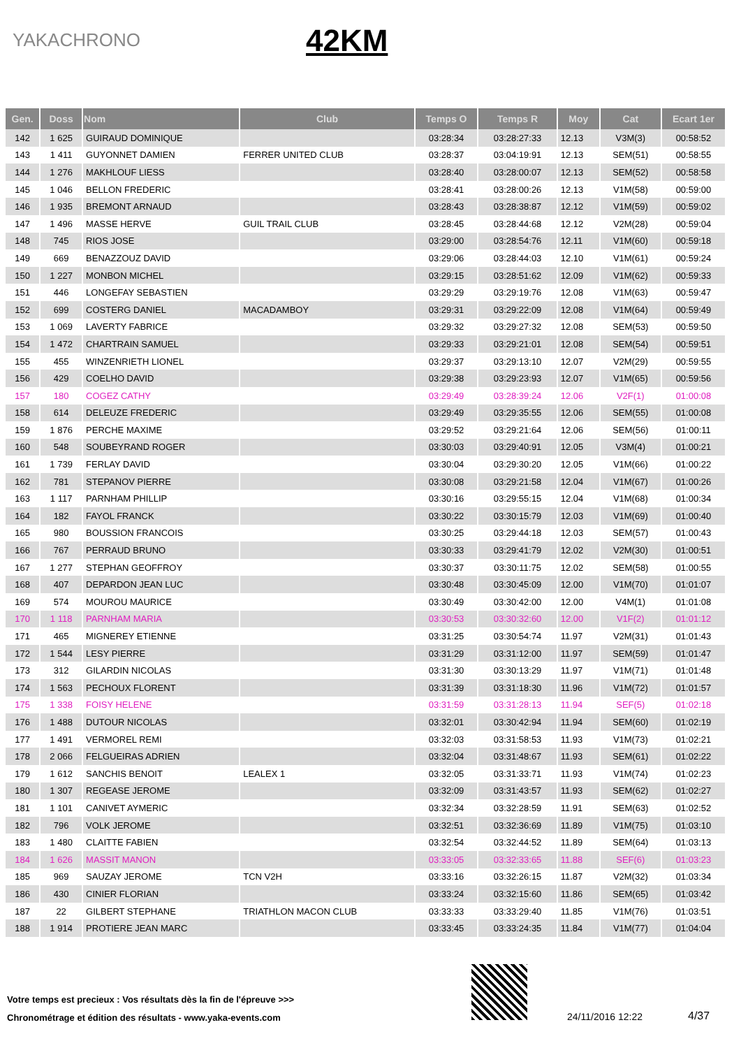YAKACHRONO
42KM
| Gen. | Doss | Nom | Club | Temps O | Temps R | Moy | Cat | Ecart 1er |
| --- | --- | --- | --- | --- | --- | --- | --- | --- |
| 142 | 1 625 | GUIRAUD DOMINIQUE | | 03:28:34 | 03:28:27:33 | 12.13 | V3M(3) | 00:58:52 |
| 143 | 1 411 | GUYONNET DAMIEN | FERRER UNITED CLUB | 03:28:37 | 03:04:19:91 | 12.13 | SEM(51) | 00:58:55 |
| 144 | 1 276 | MAKHLOUF LIESS | | 03:28:40 | 03:28:00:07 | 12.13 | SEM(52) | 00:58:58 |
| 145 | 1 046 | BELLON FREDERIC | | 03:28:41 | 03:28:00:26 | 12.13 | V1M(58) | 00:59:00 |
| 146 | 1 935 | BREMONT ARNAUD | | 03:28:43 | 03:28:38:87 | 12.12 | V1M(59) | 00:59:02 |
| 147 | 1 496 | MASSE HERVE | GUIL TRAIL CLUB | 03:28:45 | 03:28:44:68 | 12.12 | V2M(28) | 00:59:04 |
| 148 | 745 | RIOS JOSE | | 03:29:00 | 03:28:54:76 | 12.11 | V1M(60) | 00:59:18 |
| 149 | 669 | BENAZZOUZ DAVID | | 03:29:06 | 03:28:44:03 | 12.10 | V1M(61) | 00:59:24 |
| 150 | 1 227 | MONBON MICHEL | | 03:29:15 | 03:28:51:62 | 12.09 | V1M(62) | 00:59:33 |
| 151 | 446 | LONGEFAY SEBASTIEN | | 03:29:29 | 03:29:19:76 | 12.08 | V1M(63) | 00:59:47 |
| 152 | 699 | COSTERG DANIEL | MACADAMBOY | 03:29:31 | 03:29:22:09 | 12.08 | V1M(64) | 00:59:49 |
| 153 | 1 069 | LAVERTY FABRICE | | 03:29:32 | 03:29:27:32 | 12.08 | SEM(53) | 00:59:50 |
| 154 | 1 472 | CHARTRAIN SAMUEL | | 03:29:33 | 03:29:21:01 | 12.08 | SEM(54) | 00:59:51 |
| 155 | 455 | WINZENRIETH LIONEL | | 03:29:37 | 03:29:13:10 | 12.07 | V2M(29) | 00:59:55 |
| 156 | 429 | COELHO DAVID | | 03:29:38 | 03:29:23:93 | 12.07 | V1M(65) | 00:59:56 |
| 157 | 180 | COGEZ CATHY | | 03:29:49 | 03:28:39:24 | 12.06 | V2F(1) | 01:00:08 |
| 158 | 614 | DELEUZE FREDERIC | | 03:29:49 | 03:29:35:55 | 12.06 | SEM(55) | 01:00:08 |
| 159 | 1 876 | PERCHE MAXIME | | 03:29:52 | 03:29:21:64 | 12.06 | SEM(56) | 01:00:11 |
| 160 | 548 | SOUBEYRAND ROGER | | 03:30:03 | 03:29:40:91 | 12.05 | V3M(4) | 01:00:21 |
| 161 | 1 739 | FERLAY DAVID | | 03:30:04 | 03:29:30:20 | 12.05 | V1M(66) | 01:00:22 |
| 162 | 781 | STEPANOV PIERRE | | 03:30:08 | 03:29:21:58 | 12.04 | V1M(67) | 01:00:26 |
| 163 | 1 117 | PARNHAM PHILLIP | | 03:30:16 | 03:29:55:15 | 12.04 | V1M(68) | 01:00:34 |
| 164 | 182 | FAYOL FRANCK | | 03:30:22 | 03:30:15:79 | 12.03 | V1M(69) | 01:00:40 |
| 165 | 980 | BOUSSION FRANCOIS | | 03:30:25 | 03:29:44:18 | 12.03 | SEM(57) | 01:00:43 |
| 166 | 767 | PERRAUD BRUNO | | 03:30:33 | 03:29:41:79 | 12.02 | V2M(30) | 01:00:51 |
| 167 | 1 277 | STEPHAN GEOFFROY | | 03:30:37 | 03:30:11:75 | 12.02 | SEM(58) | 01:00:55 |
| 168 | 407 | DEPARDON JEAN LUC | | 03:30:48 | 03:30:45:09 | 12.00 | V1M(70) | 01:01:07 |
| 169 | 574 | MOUROU MAURICE | | 03:30:49 | 03:30:42:00 | 12.00 | V4M(1) | 01:01:08 |
| 170 | 1 118 | PARNHAM MARIA | | 03:30:53 | 03:30:32:60 | 12.00 | V1F(2) | 01:01:12 |
| 171 | 465 | MIGNEREY ETIENNE | | 03:31:25 | 03:30:54:74 | 11.97 | V2M(31) | 01:01:43 |
| 172 | 1 544 | LESY PIERRE | | 03:31:29 | 03:31:12:00 | 11.97 | SEM(59) | 01:01:47 |
| 173 | 312 | GILARDIN NICOLAS | | 03:31:30 | 03:30:13:29 | 11.97 | V1M(71) | 01:01:48 |
| 174 | 1 563 | PECHOUX FLORENT | | 03:31:39 | 03:31:18:30 | 11.96 | V1M(72) | 01:01:57 |
| 175 | 1 338 | FOISY HELENE | | 03:31:59 | 03:31:28:13 | 11.94 | SEF(5) | 01:02:18 |
| 176 | 1 488 | DUTOUR NICOLAS | | 03:32:01 | 03:30:42:94 | 11.94 | SEM(60) | 01:02:19 |
| 177 | 1 491 | VERMOREL REMI | | 03:32:03 | 03:31:58:53 | 11.93 | V1M(73) | 01:02:21 |
| 178 | 2 066 | FELGUEIRAS ADRIEN | | 03:32:04 | 03:31:48:67 | 11.93 | SEM(61) | 01:02:22 |
| 179 | 1 612 | SANCHIS BENOIT | LEALEX 1 | 03:32:05 | 03:31:33:71 | 11.93 | V1M(74) | 01:02:23 |
| 180 | 1 307 | REGEASE JEROME | | 03:32:09 | 03:31:43:57 | 11.93 | SEM(62) | 01:02:27 |
| 181 | 1 101 | CANIVET AYMERIC | | 03:32:34 | 03:32:28:59 | 11.91 | SEM(63) | 01:02:52 |
| 182 | 796 | VOLK JEROME | | 03:32:51 | 03:32:36:69 | 11.89 | V1M(75) | 01:03:10 |
| 183 | 1 480 | CLAITTE FABIEN | | 03:32:54 | 03:32:44:52 | 11.89 | SEM(64) | 01:03:13 |
| 184 | 1 626 | MASSIT MANON | | 03:33:05 | 03:32:33:65 | 11.88 | SEF(6) | 01:03:23 |
| 185 | 969 | SAUZAY JEROME | TCN V2H | 03:33:16 | 03:32:26:15 | 11.87 | V2M(32) | 01:03:34 |
| 186 | 430 | CINIER FLORIAN | | 03:33:24 | 03:32:15:60 | 11.86 | SEM(65) | 01:03:42 |
| 187 | 22 | GILBERT STEPHANE | TRIATHLON MACON CLUB | 03:33:33 | 03:33:29:40 | 11.85 | V1M(76) | 01:03:51 |
| 188 | 1 914 | PROTIERE JEAN MARC | | 03:33:45 | 03:33:24:35 | 11.84 | V1M(77) | 01:04:04 |
Votre temps est precieux : Vos résultats dès la fin de l'épreuve >>>
Chronométrage et édition des résultats - www.yaka-events.com
24/11/2016 12:22 4/37